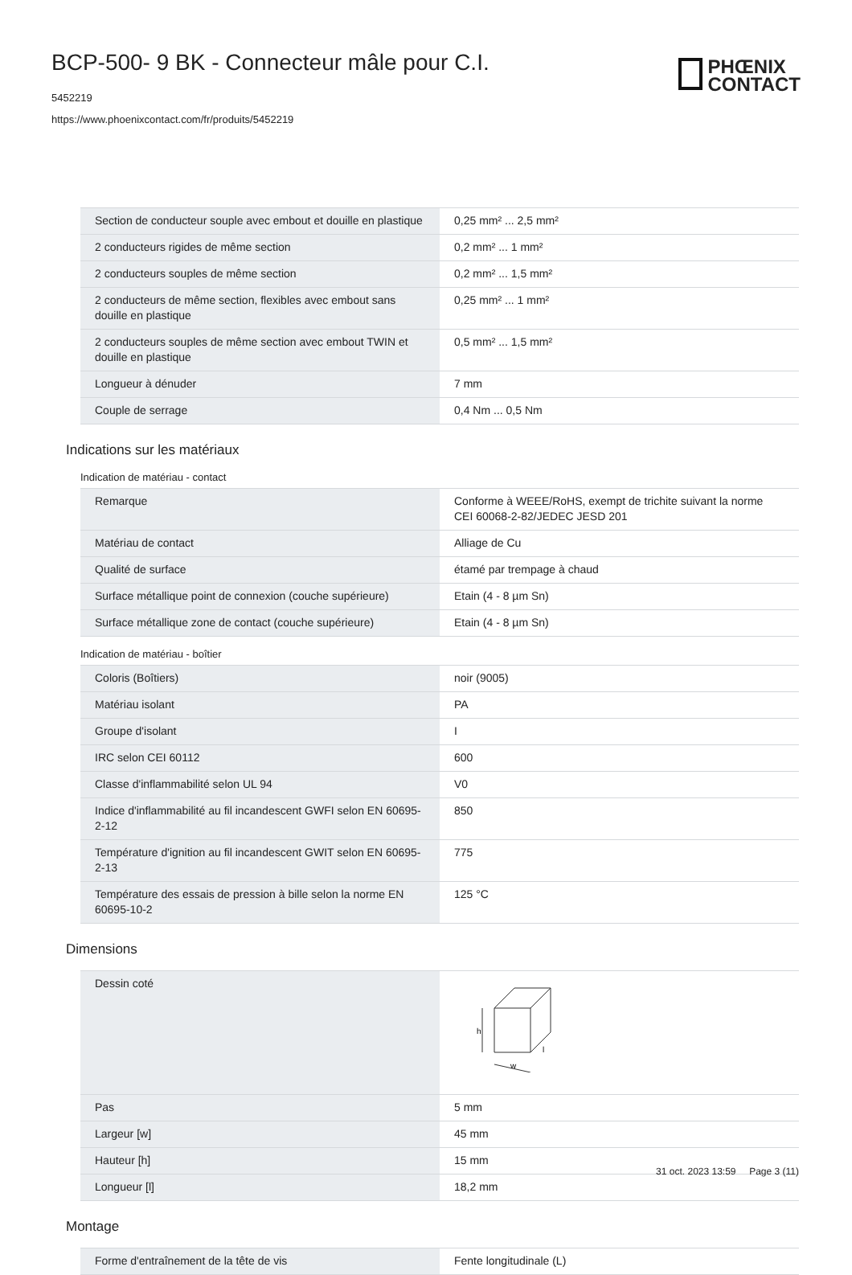BCP-500- 9 BK - Connecteur mâle pour C.I.
5452219
https://www.phoenixcontact.com/fr/produits/5452219
PHŒNIX
CONTACT
| Section de conducteur souple avec embout et douille en plastique | 0,25 mm² ... 2,5 mm² |
| 2 conducteurs rigides de même section | 0,2 mm² ... 1 mm² |
| 2 conducteurs souples de même section | 0,2 mm² ... 1,5 mm² |
| 2 conducteurs de même section, flexibles avec embout sans douille en plastique | 0,25 mm² ... 1 mm² |
| 2 conducteurs souples de même section avec embout TWIN et douille en plastique | 0,5 mm² ... 1,5 mm² |
| Longueur à dénuder | 7 mm |
| Couple de serrage | 0,4 Nm ... 0,5 Nm |
Indications sur les matériaux
Indication de matériau - contact
| Remarque | Conforme à WEEE/RoHS, exempt de trichite suivant la norme CEI 60068-2-82/JEDEC JESD 201 |
| Matériau de contact | Alliage de Cu |
| Qualité de surface | étamé par trempage à chaud |
| Surface métallique point de connexion (couche supérieure) | Etain (4 - 8 µm Sn) |
| Surface métallique zone de contact (couche supérieure) | Etain (4 - 8 µm Sn) |
Indication de matériau - boîtier
| Coloris (Boîtiers) | noir (9005) |
| Matériau isolant | PA |
| Groupe d'isolant | I |
| IRC selon CEI 60112 | 600 |
| Classe d'inflammabilité selon UL 94 | V0 |
| Indice d'inflammabilité au fil incandescent GWFI selon EN 60695-2-12 | 850 |
| Température d'ignition au fil incandescent GWIT selon EN 60695-2-13 | 775 |
| Température des essais de pression à bille selon la norme EN 60695-10-2 | 125 °C |
Dimensions
| Dessin coté | h w l |
| Pas | 5 mm |
| Largeur [w] | 45 mm |
| Hauteur [h] | 15 mm |
| Longueur [l] | 18,2 mm |
Montage
| Forme d'entraînement de la tête de vis | Fente longitudinale (L) |
31 oct. 2023 13:59 Page 3 (11)